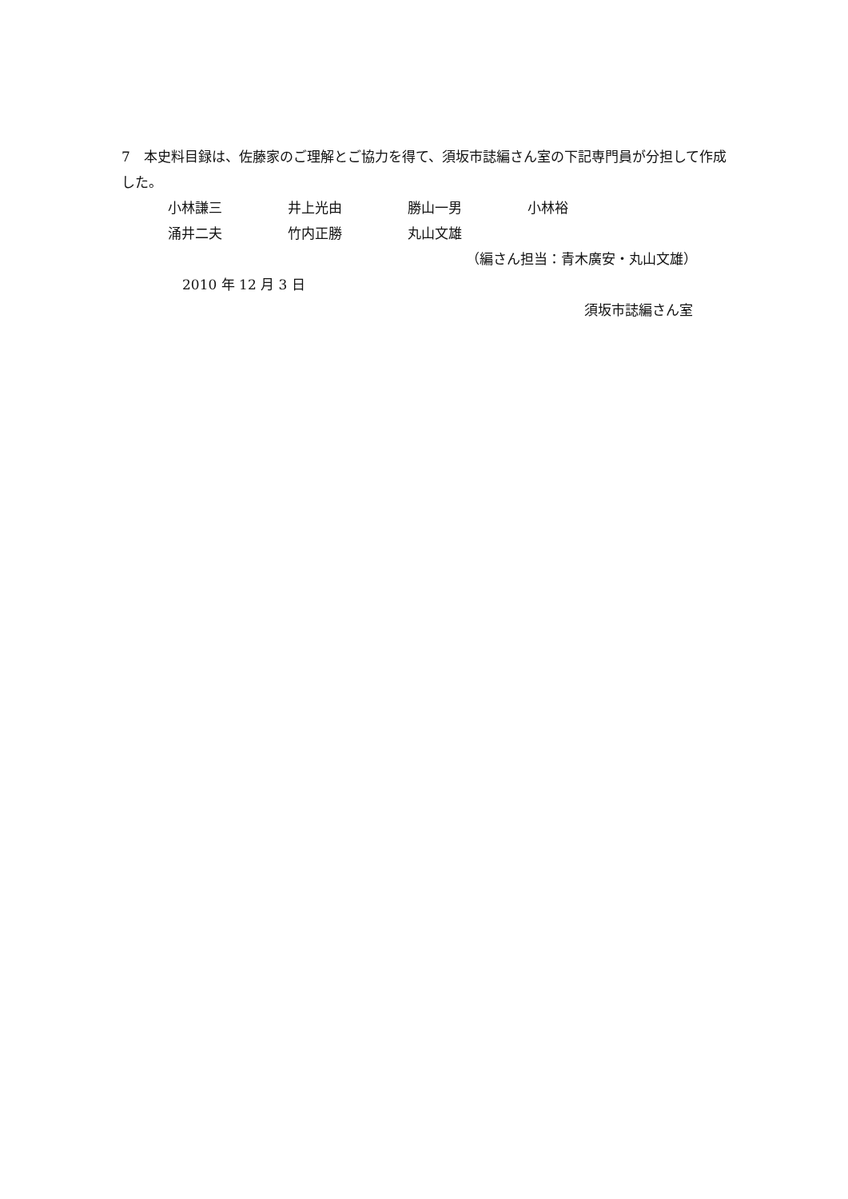7　本史料目録は、佐藤家のご理解とご協力を得て、須坂市誌編さん室の下記専門員が分担して作成した。
小林謙三 井上光由 勝山一男 小林裕
涌井二夫 竹内正勝 丸山文雄
（編さん担当：青木廣安・丸山文雄）
2010 年 12 月 3 日
須坂市誌編さん室